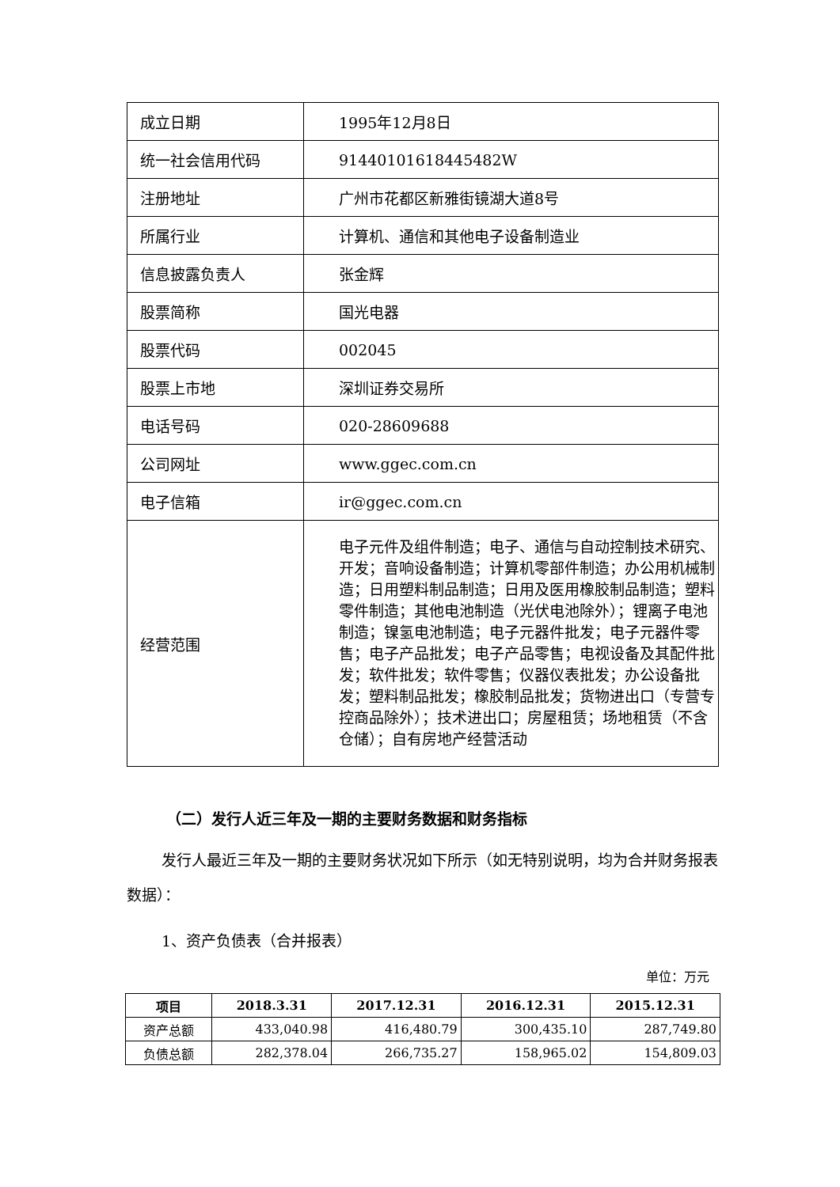| 成立日期 | 1995年12月8日 |
| 统一社会信用代码 | 91440101618445482W |
| 注册地址 | 广州市花都区新雅街镜湖大道8号 |
| 所属行业 | 计算机、通信和其他电子设备制造业 |
| 信息披露负责人 | 张金辉 |
| 股票简称 | 国光电器 |
| 股票代码 | 002045 |
| 股票上市地 | 深圳证券交易所 |
| 电话号码 | 020-28609688 |
| 公司网址 | www.ggec.com.cn |
| 电子信箱 | ir@ggec.com.cn |
| 经营范围 | 电子元件及组件制造；电子、通信与自动控制技术研究、开发；音响设备制造；计算机零部件制造；办公用机械制造；日用塑料制品制造；日用及医用橡胶制品制造；塑料零件制造；其他电池制造（光伏电池除外）；锂离子电池制造；镍氢电池制造；电子元器件批发；电子元器件零售；电子产品批发；电子产品零售；电视设备及其配件批发；软件批发；软件零售；仪器仪表批发；办公设备批发；塑料制品批发；橡胶制品批发；货物进出口（专营专控商品除外）；技术进出口；房屋租赁；场地租赁（不含仓储）；自有房地产经营活动 |
（二）发行人近三年及一期的主要财务数据和财务指标
发行人最近三年及一期的主要财务状况如下所示（如无特别说明，均为合并财务报表数据）：
1、资产负债表（合并报表）
单位：万元
| 项目 | 2018.3.31 | 2017.12.31 | 2016.12.31 | 2015.12.31 |
| --- | --- | --- | --- | --- |
| 资产总额 | 433,040.98 | 416,480.79 | 300,435.10 | 287,749.80 |
| 负债总额 | 282,378.04 | 266,735.27 | 158,965.02 | 154,809.03 |